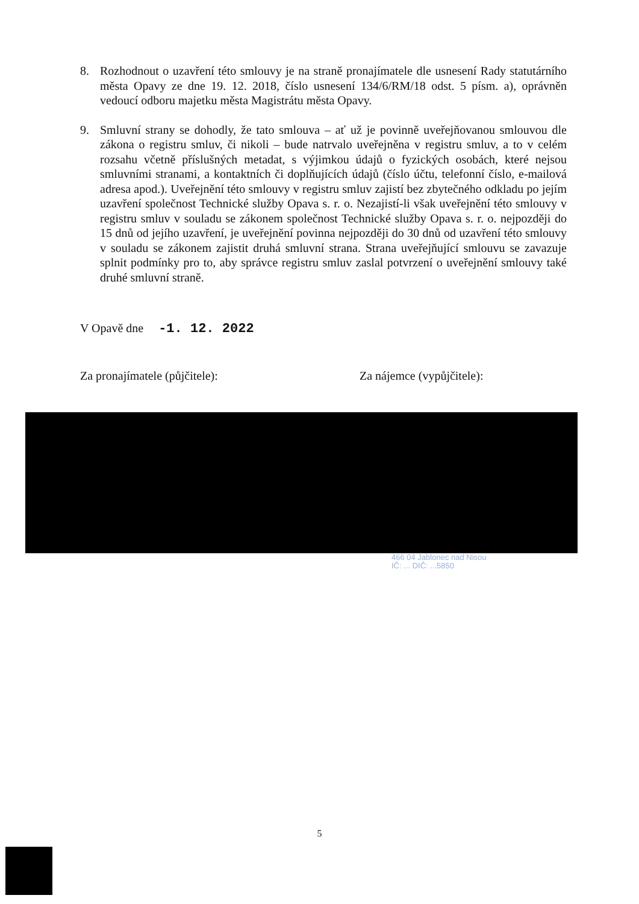8. Rozhodnout o uzavření této smlouvy je na straně pronajímatele dle usnesení Rady statutárního města Opavy ze dne 19. 12. 2018, číslo usnesení 134/6/RM/18 odst. 5 písm. a), oprávněn vedoucí odboru majetku města Magistrátu města Opavy.
9. Smluvní strany se dohodly, že tato smlouva – ať už je povinně uveřejňovanou smlouvou dle zákona o registru smluv, či nikoli – bude natrvalo uveřejněna v registru smluv, a to v celém rozsahu včetně příslušných metadat, s výjimkou údajů o fyzických osobách, které nejsou smluvními stranami, a kontaktních či doplňujících údajů (číslo účtu, telefonní číslo, e-mailová adresa apod.). Uveřejnění této smlouvy v registru smluv zajistí bez zbytečného odkladu po jejím uzavření společnost Technické služby Opava s. r. o. Nezajistí-li však uveřejnění této smlouvy v registru smluv v souladu se zákonem společnost Technické služby Opava s. r. o. nejpozději do 15 dnů od jejího uzavření, je uveřejnění povinna nejpozději do 30 dnů od uzavření této smlouvy v souladu se zákonem zajistit druhá smluvní strana. Strana uveřejňující smlouvu se zavazuje splnit podmínky pro to, aby správce registru smluv zaslal potvrzení o uveřejnění smlouvy také druhé smluvní straně.
V Opavě dne -1. 12. 2022
Za pronajímatele (půjčitele): Za nájemce (vypůjčitele):
466 04 Jablonec nad Nisou
IČ: ... DIČ: ...5850
5